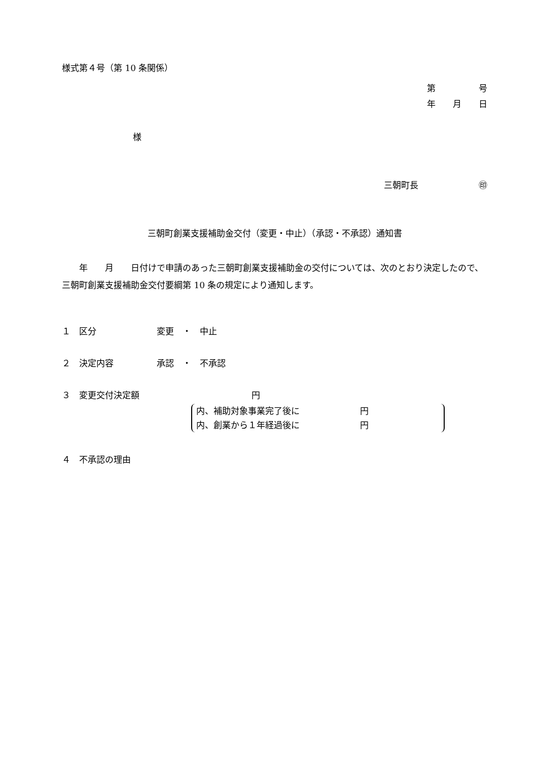様式第４号（第 10 条関係）
第　　　　　号
年　　月　　日
様
三朝町長　　　　　　　㊞
三朝町創業支援補助金交付（変更・中止）（承認・不承認）通知書
　　年　　月　　日付けで申請のあった三朝町創業支援補助金の交付については、次のとおり決定したので、三朝町創業支援補助金交付要綱第 10 条の規定により通知します。
１　区分　　　　　　　変更　・　中止
２　決定内容　　　　　承認　・　不承認
３　変更交付決定額　　　　　　　　　　　　　円
内、補助対象事業完了後に　　　　　　　円
内、創業から１年経過後に　　　　　　　円
４　不承認の理由